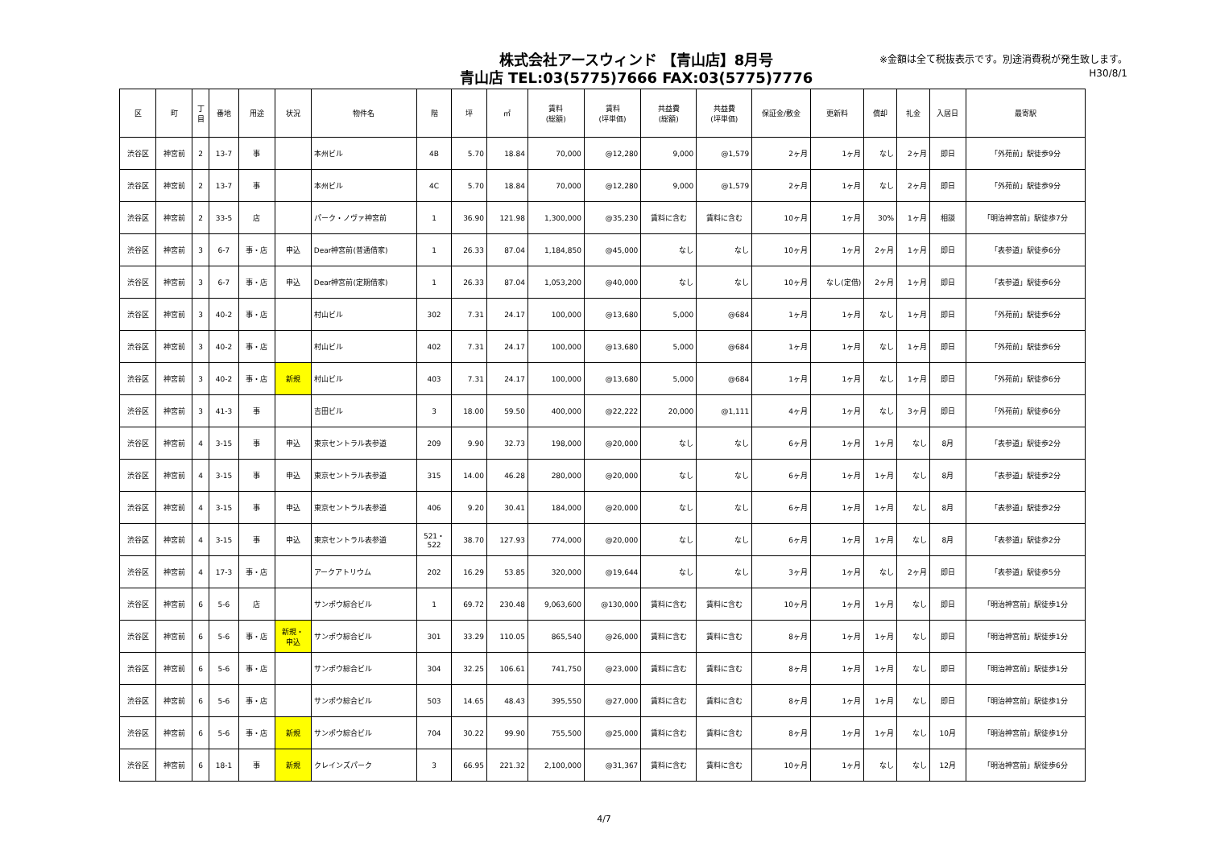株式会社アースウィンド 【青山店】8月号
青山店 TEL:03(5775)7666 FAX:03(5775)7776
※金額は全て税抜表示です。別途消費税が発生致します。
H30/8/1
| 区 | 町 | 丁 目 | 番地 | 用途 | 状況 | 物件名 | 階 | 坪 | ㎡ | 賃料 (総額) | 賃料 (坪単価) | 共益費 (総額) | 共益費 (坪単価) | 保証金/敷金 | 更新料 | 償却 | 礼金 | 入居日 | 最寄駅 |
| --- | --- | --- | --- | --- | --- | --- | --- | --- | --- | --- | --- | --- | --- | --- | --- | --- | --- | --- | --- |
| 渋谷区 | 神宮前 | 2 | 13-7 | 事 | | 本州ビル | 4B | 5.70 | 18.84 | 70,000 | @12,280 | 9,000 | @1,579 | 2ヶ月 | 1ヶ月 | なし | 2ヶ月 | 即日 | 「外苑前」駅徒歩9分 |
| 渋谷区 | 神宮前 | 2 | 13-7 | 事 | | 本州ビル | 4C | 5.70 | 18.84 | 70,000 | @12,280 | 9,000 | @1,579 | 2ヶ月 | 1ヶ月 | なし | 2ヶ月 | 即日 | 「外苑前」駅徒歩9分 |
| 渋谷区 | 神宮前 | 2 | 33-5 | 店 | | パーク・ノヴァ神宮前 | 1 | 36.90 | 121.98 | 1,300,000 | @35,230 | 賃料に含む | 賃料に含む | 10ヶ月 | 1ヶ月 | 30% | 1ヶ月 | 相談 | 「明治神宮前」駅徒歩7分 |
| 渋谷区 | 神宮前 | 3 | 6-7 | 事・店 | 申込 | Dear神宮前(普通借家) | 1 | 26.33 | 87.04 | 1,184,850 | @45,000 | なし | なし | 10ヶ月 | 1ヶ月 | 2ヶ月 | 1ヶ月 | 即日 | 「表参道」駅徒歩6分 |
| 渋谷区 | 神宮前 | 3 | 6-7 | 事・店 | 申込 | Dear神宮前(定期借家) | 1 | 26.33 | 87.04 | 1,053,200 | @40,000 | なし | なし | 10ヶ月 | なし(定借) | 2ヶ月 | 1ヶ月 | 即日 | 「表参道」駅徒歩6分 |
| 渋谷区 | 神宮前 | 3 | 40-2 | 事・店 | | 村山ビル | 302 | 7.31 | 24.17 | 100,000 | @13,680 | 5,000 | @684 | 1ヶ月 | 1ヶ月 | なし | 1ヶ月 | 即日 | 「外苑前」駅徒歩6分 |
| 渋谷区 | 神宮前 | 3 | 40-2 | 事・店 | | 村山ビル | 402 | 7.31 | 24.17 | 100,000 | @13,680 | 5,000 | @684 | 1ヶ月 | 1ヶ月 | なし | 1ヶ月 | 即日 | 「外苑前」駅徒歩6分 |
| 渋谷区 | 神宮前 | 3 | 40-2 | 事・店 | 新規 | 村山ビル | 403 | 7.31 | 24.17 | 100,000 | @13,680 | 5,000 | @684 | 1ヶ月 | 1ヶ月 | なし | 1ヶ月 | 即日 | 「外苑前」駅徒歩6分 |
| 渋谷区 | 神宮前 | 3 | 41-3 | 事 | | 吉田ビル | 3 | 18.00 | 59.50 | 400,000 | @22,222 | 20,000 | @1,111 | 4ヶ月 | 1ヶ月 | なし | 3ヶ月 | 即日 | 「外苑前」駅徒歩6分 |
| 渋谷区 | 神宮前 | 4 | 3-15 | 事 | 申込 | 東京セントラル表参道 | 209 | 9.90 | 32.73 | 198,000 | @20,000 | なし | なし | 6ヶ月 | 1ヶ月 | 1ヶ月 | なし | 8月 | 「表参道」駅徒歩2分 |
| 渋谷区 | 神宮前 | 4 | 3-15 | 事 | 申込 | 東京セントラル表参道 | 315 | 14.00 | 46.28 | 280,000 | @20,000 | なし | なし | 6ヶ月 | 1ヶ月 | 1ヶ月 | なし | 8月 | 「表参道」駅徒歩2分 |
| 渋谷区 | 神宮前 | 4 | 3-15 | 事 | 申込 | 東京セントラル表参道 | 406 | 9.20 | 30.41 | 184,000 | @20,000 | なし | なし | 6ヶ月 | 1ヶ月 | 1ヶ月 | なし | 8月 | 「表参道」駅徒歩2分 |
| 渋谷区 | 神宮前 | 4 | 3-15 | 事 | 申込 | 東京セントラル表参道 | 521・ 522 | 38.70 | 127.93 | 774,000 | @20,000 | なし | なし | 6ヶ月 | 1ヶ月 | 1ヶ月 | なし | 8月 | 「表参道」駅徒歩2分 |
| 渋谷区 | 神宮前 | 4 | 17-3 | 事・店 | | アークアトリウム | 202 | 16.29 | 53.85 | 320,000 | @19,644 | なし | なし | 3ヶ月 | 1ヶ月 | なし | 2ヶ月 | 即日 | 「表参道」駅徒歩5分 |
| 渋谷区 | 神宮前 | 6 | 5-6 | 店 | | サンポウ綜合ビル | 1 | 69.72 | 230.48 | 9,063,600 | @130,000 | 賃料に含む | 賃料に含む | 10ヶ月 | 1ヶ月 | 1ヶ月 | なし | 即日 | 「明治神宮前」駅徒歩1分 |
| 渋谷区 | 神宮前 | 6 | 5-6 | 事・店 | 新規・ 申込 | サンポウ綜合ビル | 301 | 33.29 | 110.05 | 865,540 | @26,000 | 賃料に含む | 賃料に含む | 8ヶ月 | 1ヶ月 | 1ヶ月 | なし | 即日 | 「明治神宮前」駅徒歩1分 |
| 渋谷区 | 神宮前 | 6 | 5-6 | 事・店 | | サンポウ綜合ビル | 304 | 32.25 | 106.61 | 741,750 | @23,000 | 賃料に含む | 賃料に含む | 8ヶ月 | 1ヶ月 | 1ヶ月 | なし | 即日 | 「明治神宮前」駅徒歩1分 |
| 渋谷区 | 神宮前 | 6 | 5-6 | 事・店 | | サンポウ綜合ビル | 503 | 14.65 | 48.43 | 395,550 | @27,000 | 賃料に含む | 賃料に含む | 8ヶ月 | 1ヶ月 | 1ヶ月 | なし | 即日 | 「明治神宮前」駅徒歩1分 |
| 渋谷区 | 神宮前 | 6 | 5-6 | 事・店 | 新規 | サンポウ綜合ビル | 704 | 30.22 | 99.90 | 755,500 | @25,000 | 賃料に含む | 賃料に含む | 8ヶ月 | 1ヶ月 | 1ヶ月 | なし | 10月 | 「明治神宮前」駅徒歩1分 |
| 渋谷区 | 神宮前 | 6 | 18-1 | 事 | 新規 | クレインズパーク | 3 | 66.95 | 221.32 | 2,100,000 | @31,367 | 賃料に含む | 賃料に含む | 10ヶ月 | 1ヶ月 | なし | なし | 12月 | 「明治神宮前」駅徒歩6分 |
4/7